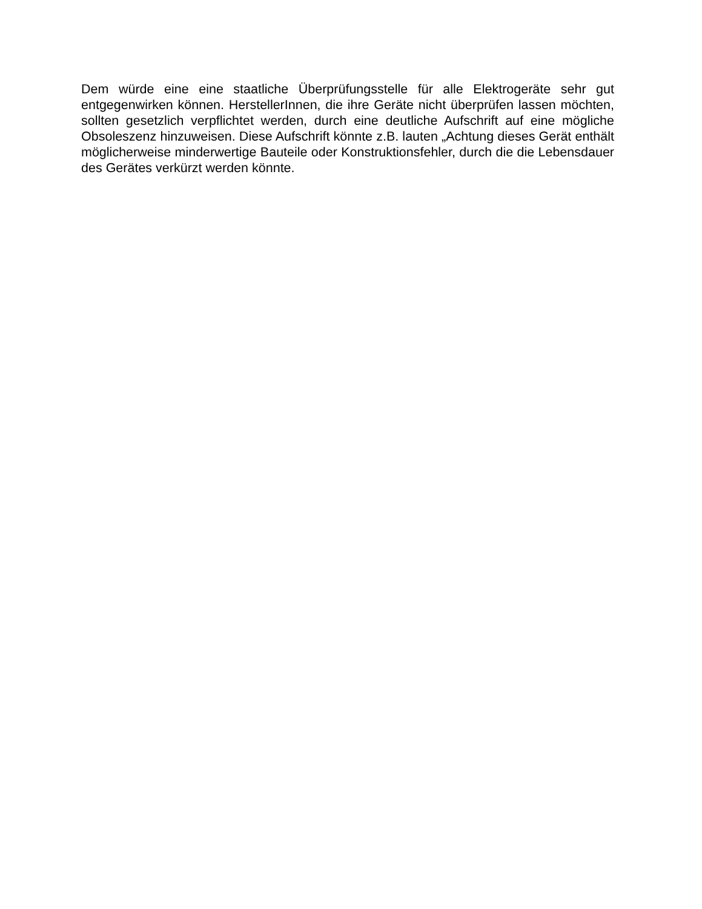Dem würde eine eine staatliche Überprüfungsstelle für alle Elektrogeräte sehr gut entgegenwirken können. HerstellerInnen, die ihre Geräte nicht überprüfen lassen möchten, sollten gesetzlich verpflichtet werden, durch eine deutliche Aufschrift auf eine mögliche Obsoleszenz hinzuweisen. Diese Aufschrift könnte z.B. lauten „Achtung dieses Gerät enthält möglicherweise minderwertige Bauteile oder Konstruktionsfehler, durch die die Lebensdauer des Gerätes verkürzt werden könnte.